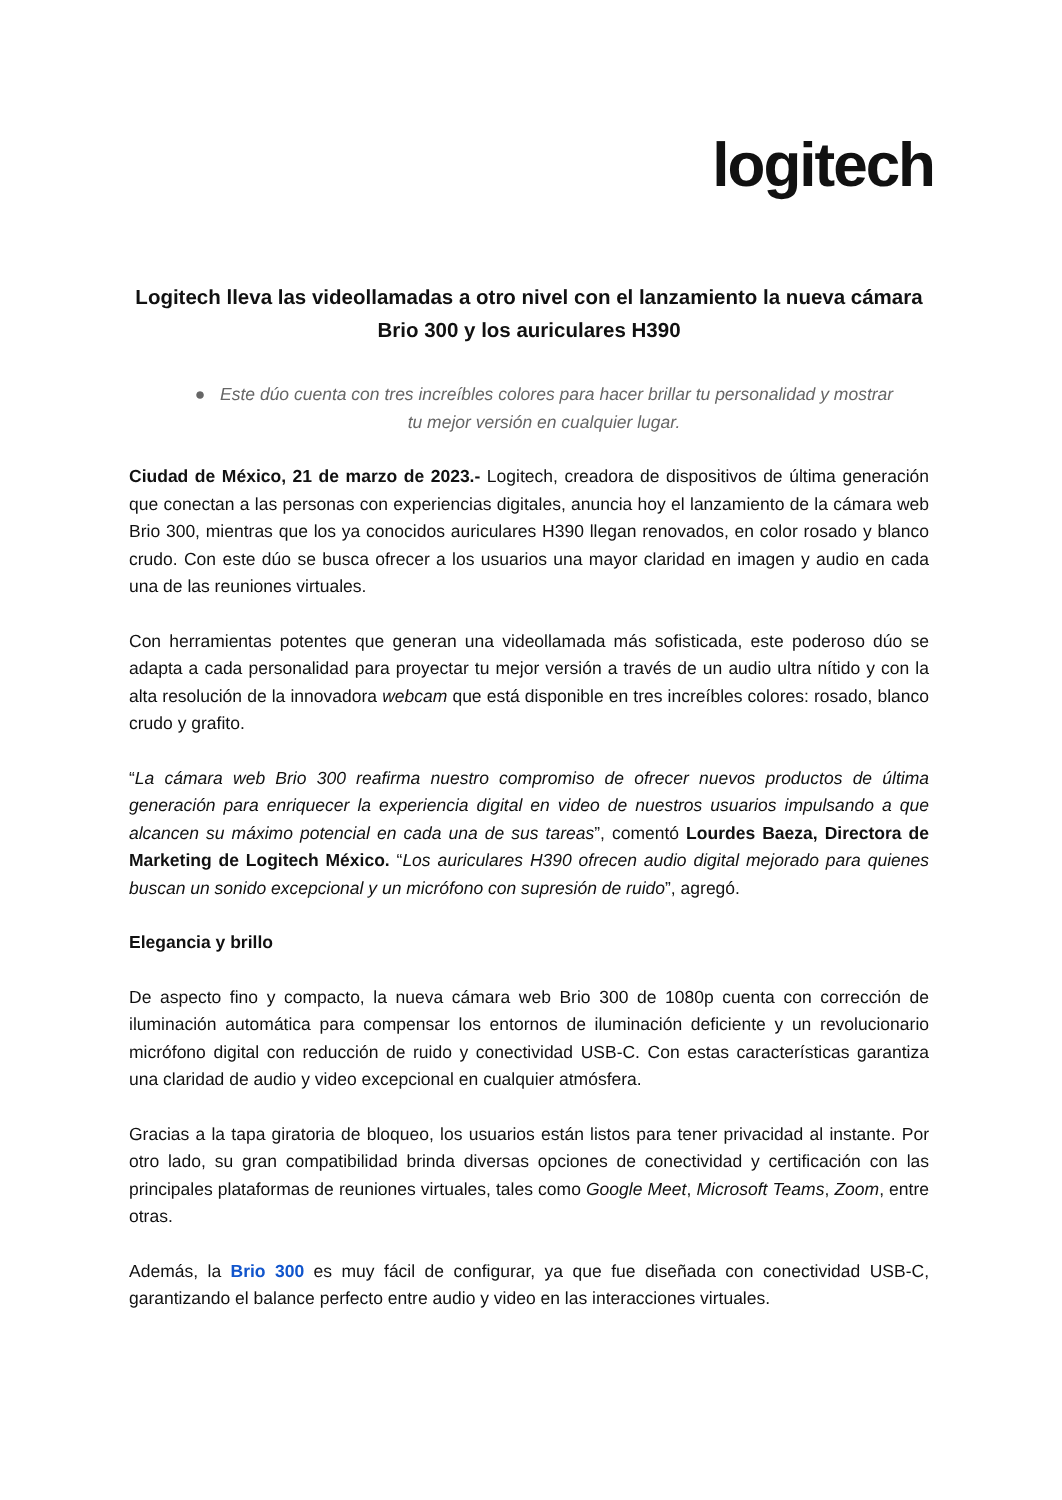logitech
Logitech lleva las videollamadas a otro nivel con el lanzamiento la nueva cámara Brio 300 y los auriculares H390
● Este dúo cuenta con tres increíbles colores para hacer brillar tu personalidad y mostrar tu mejor versión en cualquier lugar.
Ciudad de México, 21 de marzo de 2023.- Logitech, creadora de dispositivos de última generación que conectan a las personas con experiencias digitales, anuncia hoy el lanzamiento de la cámara web Brio 300, mientras que los ya conocidos auriculares H390 llegan renovados, en color rosado y blanco crudo. Con este dúo se busca ofrecer a los usuarios una mayor claridad en imagen y audio en cada una de las reuniones virtuales.
Con herramientas potentes que generan una videollamada más sofisticada, este poderoso dúo se adapta a cada personalidad para proyectar tu mejor versión a través de un audio ultra nítido y con la alta resolución de la innovadora webcam que está disponible en tres increíbles colores: rosado, blanco crudo y grafito.
“La cámara web Brio 300 reafirma nuestro compromiso de ofrecer nuevos productos de última generación para enriquecer la experiencia digital en video de nuestros usuarios impulsando a que alcancen su máximo potencial en cada una de sus tareas”, comentó Lourdes Baeza, Directora de Marketing de Logitech México. “Los auriculares H390 ofrecen audio digital mejorado para quienes buscan un sonido excepcional y un micrófono con supresión de ruido”, agregó.
Elegancia y brillo
De aspecto fino y compacto, la nueva cámara web Brio 300 de 1080p cuenta con corrección de iluminación automática para compensar los entornos de iluminación deficiente y un revolucionario micrófono digital con reducción de ruido y conectividad USB-C. Con estas características garantiza una claridad de audio y video excepcional en cualquier atmósfera.
Gracias a la tapa giratoria de bloqueo, los usuarios están listos para tener privacidad al instante. Por otro lado, su gran compatibilidad brinda diversas opciones de conectividad y certificación con las principales plataformas de reuniones virtuales, tales como Google Meet, Microsoft Teams, Zoom, entre otras.
Además, la Brio 300 es muy fácil de configurar, ya que fue diseñada con conectividad USB-C, garantizando el balance perfecto entre audio y video en las interacciones virtuales.